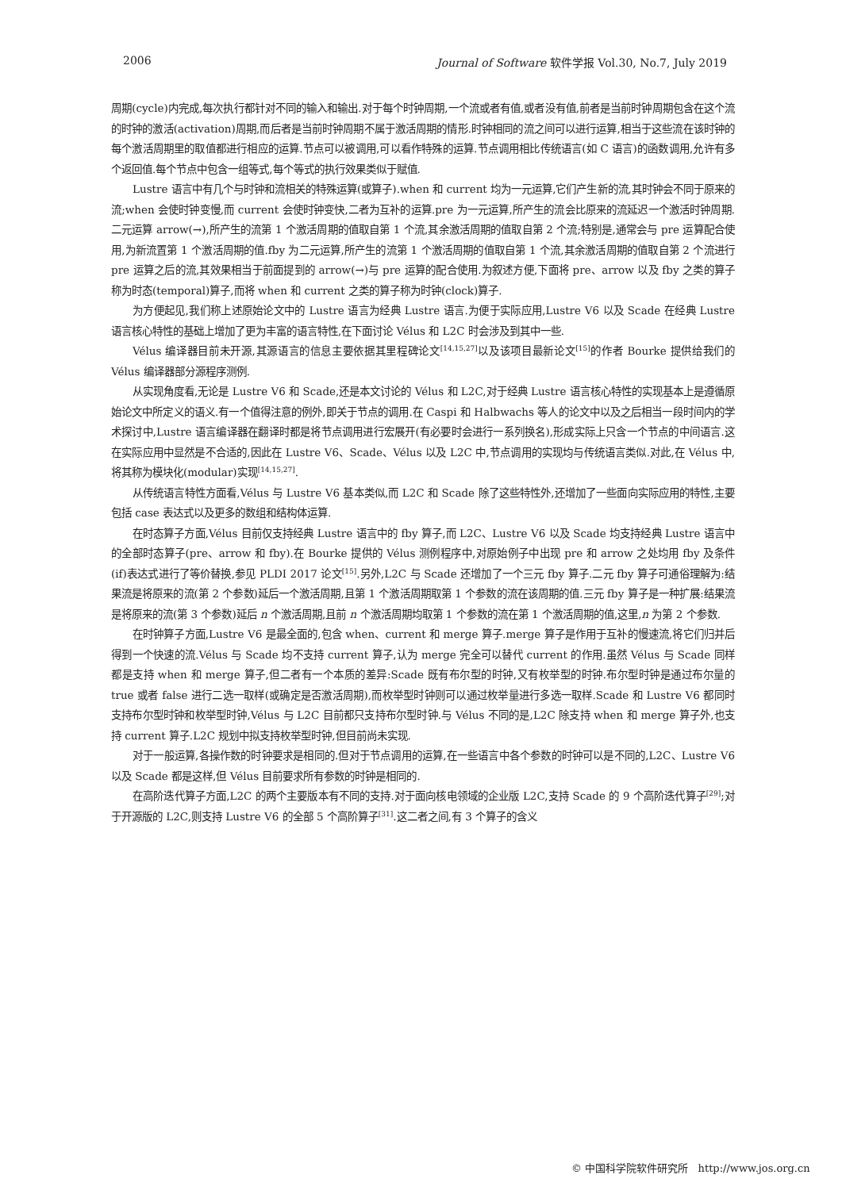2006 Journal of Software 软件学报 Vol.30, No.7, July 2019
周期(cycle)内完成,每次执行都针对不同的输入和输出.对于每个时钟周期,一个流或者有值,或者没有值,前者是当前时钟周期包含在这个流的时钟的激活(activation)周期,而后者是当前时钟周期不属于激活周期的情形.时钟相同的流之间可以进行运算,相当于这些流在该时钟的每个激活周期里的取值都进行相应的运算.节点可以被调用,可以看作特殊的运算.节点调用相比传统语言(如 C 语言)的函数调用,允许有多个返回值.每个节点中包含一组等式,每个等式的执行效果类似于赋值.
Lustre 语言中有几个与时钟和流相关的特殊运算(或算子).when 和 current 均为一元运算,它们产生新的流,其时钟会不同于原来的流;when 会使时钟变慢,而 current 会使时钟变快,二者为互补的运算.pre 为一元运算,所产生的流会比原来的流延迟一个激活时钟周期.二元运算 arrow(→),所产生的流第 1 个激活周期的值取自第 1 个流,其余激活周期的值取自第 2 个流;特别是,通常会与 pre 运算配合使用,为新流置第 1 个激活周期的值.fby 为二元运算,所产生的流第 1 个激活周期的值取自第 1 个流,其余激活周期的值取自第 2 个流进行 pre 运算之后的流,其效果相当于前面提到的 arrow(→)与 pre 运算的配合使用.为叙述方便,下面将 pre、arrow 以及 fby 之类的算子称为时态(temporal)算子,而将 when 和 current 之类的算子称为时钟(clock)算子.
为方便起见,我们称上述原始论文中的 Lustre 语言为经典 Lustre 语言.为便于实际应用,Lustre V6 以及 Scade 在经典 Lustre 语言核心特性的基础上增加了更为丰富的语言特性,在下面讨论 Vélus 和 L2C 时会涉及到其中一些.
Vélus 编译器目前未开源,其源语言的信息主要依据其里程碑论文<sup>[14,15,27]</sup>以及该项目最新论文<sup>[15]</sup>的作者 Bourke 提供给我们的 Vélus 编译器部分源程序测例.
从实现角度看,无论是 Lustre V6 和 Scade,还是本文讨论的 Vélus 和 L2C,对于经典 Lustre 语言核心特性的实现基本上是遵循原始论文中所定义的语义.有一个值得注意的例外,即关于节点的调用.在 Caspi 和 Halbwachs 等人的论文中以及之后相当一段时间内的学术探讨中,Lustre 语言编译器在翻译时都是将节点调用进行宏展开(有必要时会进行一系列换名),形成实际上只含一个节点的中间语言.这在实际应用中显然是不合适的,因此在 Lustre V6、Scade、Vélus 以及 L2C 中,节点调用的实现均与传统语言类似.对此,在 Vélus 中,将其称为模块化(modular)实现<sup>[14,15,27]</sup>.
从传统语言特性方面看,Vélus 与 Lustre V6 基本类似,而 L2C 和 Scade 除了这些特性外,还增加了一些面向实际应用的特性,主要包括 case 表达式以及更多的数组和结构体运算.
在时态算子方面,Vélus 目前仅支持经典 Lustre 语言中的 fby 算子,而 L2C、Lustre V6 以及 Scade 均支持经典 Lustre 语言中的全部时态算子(pre、arrow 和 fby).在 Bourke 提供的 Vélus 测例程序中,对原始例子中出现 pre 和 arrow 之处均用 fby 及条件(if)表达式进行了等价替换,参见 PLDI 2017 论文<sup>[15]</sup>.另外,L2C 与 Scade 还增加了一个三元 fby 算子.二元 fby 算子可通俗理解为:结果流是将原来的流(第 2 个参数)延后一个激活周期,且第 1 个激活周期取第 1 个参数的流在该周期的值.三元 fby 算子是一种扩展:结果流是将原来的流(第 3 个参数)延后 n 个激活周期,且前 n 个激活周期均取第 1 个参数的流在第 1 个激活周期的值,这里,n 为第 2 个参数.
在时钟算子方面,Lustre V6 是最全面的,包含 when、current 和 merge 算子.merge 算子是作用于互补的慢速流,将它们归并后得到一个快速的流.Vélus 与 Scade 均不支持 current 算子,认为 merge 完全可以替代 current 的作用.虽然 Vélus 与 Scade 同样都是支持 when 和 merge 算子,但二者有一个本质的差异:Scade 既有布尔型的时钟,又有枚举型的时钟.布尔型时钟是通过布尔量的 true 或者 false 进行二选一取样(或确定是否激活周期),而枚举型时钟则可以通过枚举量进行多选一取样.Scade 和 Lustre V6 都同时支持布尔型时钟和枚举型时钟,Vélus 与 L2C 目前都只支持布尔型时钟.与 Vélus 不同的是,L2C 除支持 when 和 merge 算子外,也支持 current 算子.L2C 规划中拟支持枚举型时钟,但目前尚未实现.
对于一般运算,各操作数的时钟要求是相同的.但对于节点调用的运算,在一些语言中各个参数的时钟可以是不同的,L2C、Lustre V6 以及 Scade 都是这样,但 Vélus 目前要求所有参数的时钟是相同的.
在高阶迭代算子方面,L2C 的两个主要版本有不同的支持.对于面向核电领域的企业版 L2C,支持 Scade 的 9 个高阶迭代算子<sup>[29]</sup>;对于开源版的 L2C,则支持 Lustre V6 的全部 5 个高阶算子<sup>[31]</sup>.这二者之间,有 3 个算子的含义
© 中国科学院软件研究所 http://www.jos.org.cn